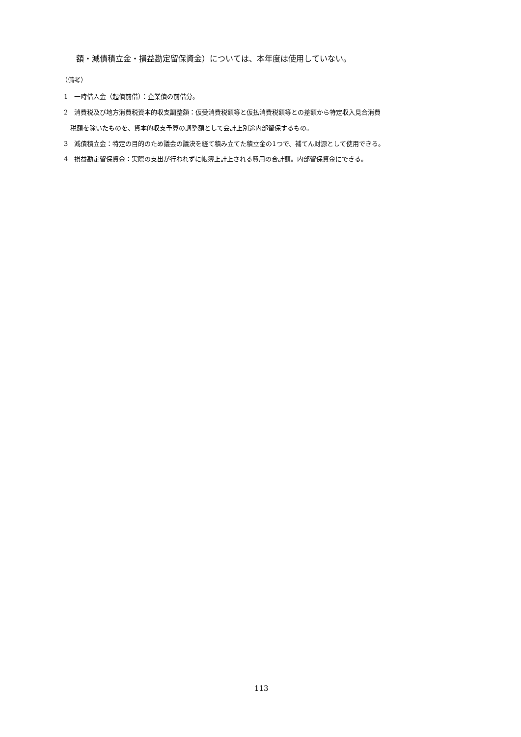額・減債積立金・損益勘定留保資金）については、本年度は使用していない。
（備考）
1　一時借入金（起債前借）：企業債の前借分。
2　消費税及び地方消費税資本的収支調整額：仮受消費税額等と仮払消費税額等との差額から特定収入見合消費
税額を除いたものを、資本的収支予算の調整額として会計上別途内部留保するもの。
3　減債積立金：特定の目的のため議会の議決を経て積み立てた積立金の1つで、補てん財源として使用できる。
4　損益勘定留保資金：実際の支出が行われずに帳簿上計上される費用の合計額。内部留保資金にできる。
113